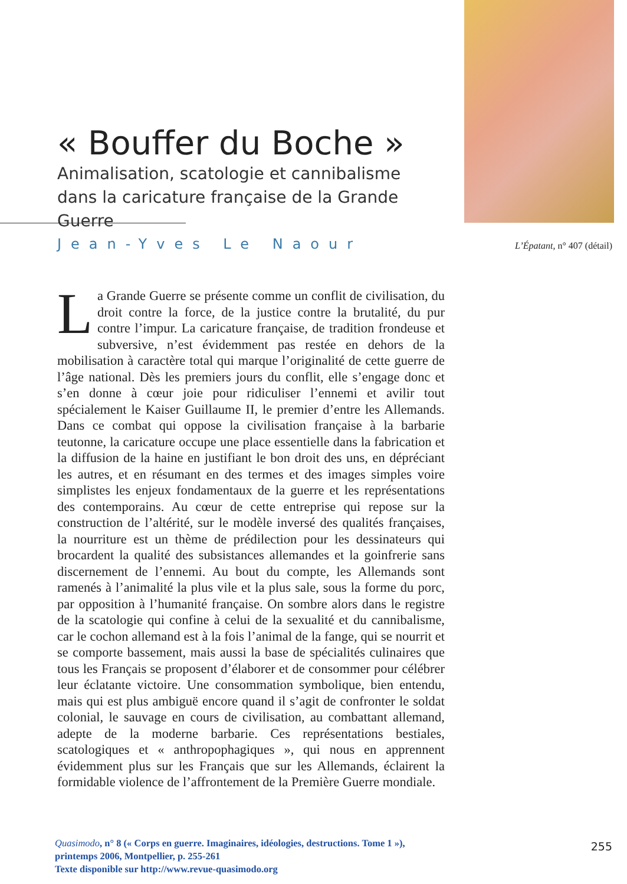« Bouffer du Boche »
Animalisation, scatologie et cannibalisme dans la caricature française de la Grande Guerre
Jean-Yves Le Naour L’Épatant, n° 407 (détail)
La Grande Guerre se présente comme un conflit de civilisation, du droit contre la force, de la justice contre la brutalité, du pur contre l’impur. La caricature française, de tradition frondeuse et subversive, n’est évidemment pas restée en dehors de la mobilisation à caractère total qui marque l’originalité de cette guerre de l’âge national. Dès les premiers jours du conflit, elle s’engage donc et s’en donne à cœur joie pour ridiculiser l’ennemi et avilir tout spécialement le Kaiser Guillaume II, le premier d’entre les Allemands. Dans ce combat qui oppose la civilisation française à la barbarie teutonne, la caricature occupe une place essentielle dans la fabrication et la diffusion de la haine en justifiant le bon droit des uns, en dépréciant les autres, et en résumant en des termes et des images simples voire simplistes les enjeux fondamentaux de la guerre et les représentations des contemporains. Au cœur de cette entreprise qui repose sur la construction de l’altérité, sur le modèle inversé des qualités françaises, la nourriture est un thème de prédilection pour les dessinateurs qui brocardent la qualité des subsistances allemandes et la goinfrerie sans discernement de l’ennemi. Au bout du compte, les Allemands sont ramenés à l’animalité la plus vile et la plus sale, sous la forme du porc, par opposition à l’humanité française. On sombre alors dans le registre de la scatologie qui confine à celui de la sexualité et du cannibalisme, car le cochon allemand est à la fois l’animal de la fange, qui se nourrit et se comporte bassement, mais aussi la base de spécialités culinaires que tous les Français se proposent d’élaborer et de consommer pour célébrer leur éclatante victoire. Une consommation symbolique, bien entendu, mais qui est plus ambiguë encore quand il s’agit de confronter le soldat colonial, le sauvage en cours de civilisation, au combattant allemand, adepte de la moderne barbarie. Ces représentations bestiales, scatologiques et « anthropophagiques », qui nous en apprennent évidemment plus sur les Français que sur les Allemands, éclairent la formidable violence de l’affrontement de la Première Guerre mondiale.
Quasimodo, n° 8 (« Corps en guerre. Imaginaires, idéologies, destructions. Tome 1 »),
printemps 2006, Montpellier, p. 255-261
Texte disponible sur http://www.revue-quasimodo.org
255